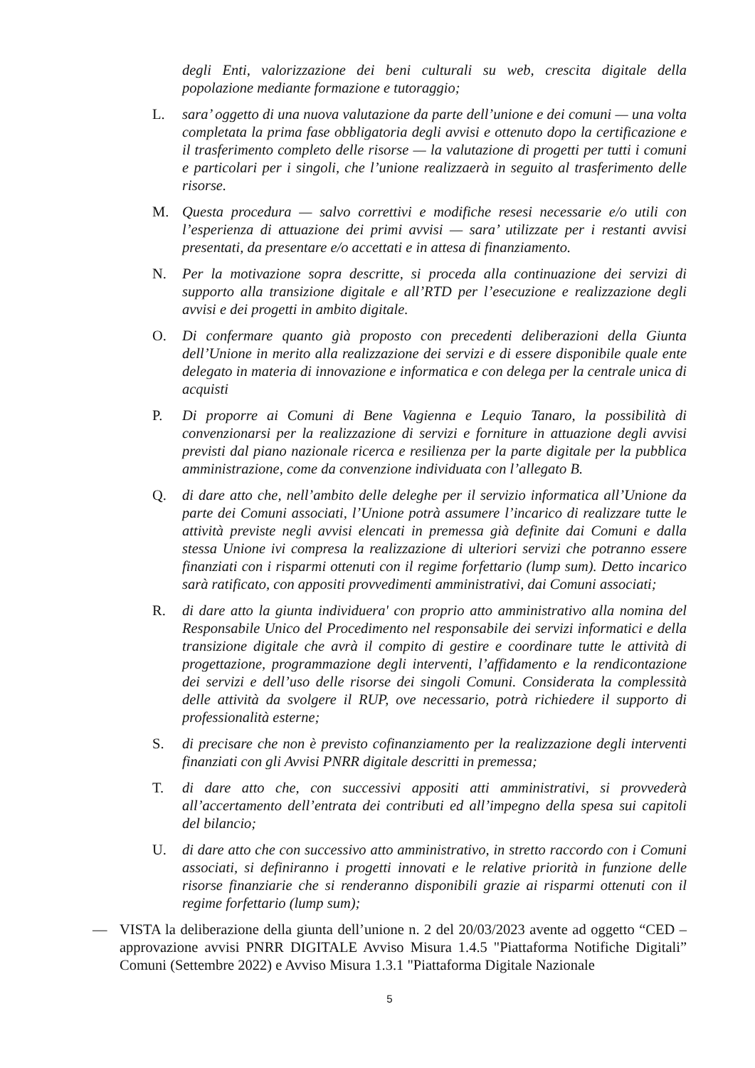degli Enti, valorizzazione dei beni culturali su web, crescita digitale della popolazione mediante formazione e tutoraggio;
L. sara’ oggetto di una nuova valutazione da parte dell’unione e dei comuni — una volta completata la prima fase obbligatoria degli avvisi e ottenuto dopo la certificazione e il trasferimento completo delle risorse — la valutazione di progetti per tutti i comuni e particolari per i singoli, che l’unione realizzaerà in seguito al trasferimento delle risorse.
M. Questa procedura — salvo correttivi e modifiche resesi necessarie e/o utili con l’esperienza di attuazione dei primi avvisi — sara’ utilizzate per i restanti avvisi presentati, da presentare e/o accettati e in attesa di finanziamento.
N. Per la motivazione sopra descritte, si proceda alla continuazione dei servizi di supporto alla transizione digitale e all’RTD per l’esecuzione e realizzazione degli avvisi e dei progetti in ambito digitale.
O. Di confermare quanto già proposto con precedenti deliberazioni della Giunta dell’Unione in merito alla realizzazione dei servizi e di essere disponibile quale ente delegato in materia di innovazione e informatica e con delega per la centrale unica di acquisti
P. Di proporre ai Comuni di Bene Vagienna e Lequio Tanaro, la possibilità di convenzionarsi per la realizzazione di servizi e forniture in attuazione degli avvisi previsti dal piano nazionale ricerca e resilienza per la parte digitale per la pubblica amministrazione, come da convenzione individuata con l’allegato B.
Q. di dare atto che, nell’ambito delle deleghe per il servizio informatica all’Unione da parte dei Comuni associati, l’Unione potrà assumere l’incarico di realizzare tutte le attività previste negli avvisi elencati in premessa già definite dai Comuni e dalla stessa Unione ivi compresa la realizzazione di ulteriori servizi che potranno essere finanziati con i risparmi ottenuti con il regime forfettario (lump sum). Detto incarico sarà ratificato, con appositi provvedimenti amministrativi, dai Comuni associati;
R. di dare atto la giunta individuera' con proprio atto amministrativo alla nomina del Responsabile Unico del Procedimento nel responsabile dei servizi informatici e della transizione digitale che avrà il compito di gestire e coordinare tutte le attività di progettazione, programmazione degli interventi, l’affidamento e la rendicontazione dei servizi e dell’uso delle risorse dei singoli Comuni. Considerata la complessità delle attività da svolgere il RUP, ove necessario, potrà richiedere il supporto di professionalità esterne;
S. di precisare che non è previsto cofinanziamento per la realizzazione degli interventi finanziati con gli Avvisi PNRR digitale descritti in premessa;
T. di dare atto che, con successivi appositi atti amministrativi, si provvederà all’accertamento dell’entrata dei contributi ed all’impegno della spesa sui capitoli del bilancio;
U. di dare atto che con successivo atto amministrativo, in stretto raccordo con i Comuni associati, si definiranno i progetti innovati e le relative priorità in funzione delle risorse finanziarie che si renderanno disponibili grazie ai risparmi ottenuti con il regime forfettario (lump sum);
— VISTA la deliberazione della giunta dell’unione n. 2 del 20/03/2023 avente ad oggetto “CED – approvazione avvisi PNRR DIGITALE Avviso Misura 1.4.5 "Piattaforma Notifiche Digitali” Comuni (Settembre 2022) e Avviso Misura 1.3.1 "Piattaforma Digitale Nazionale
5